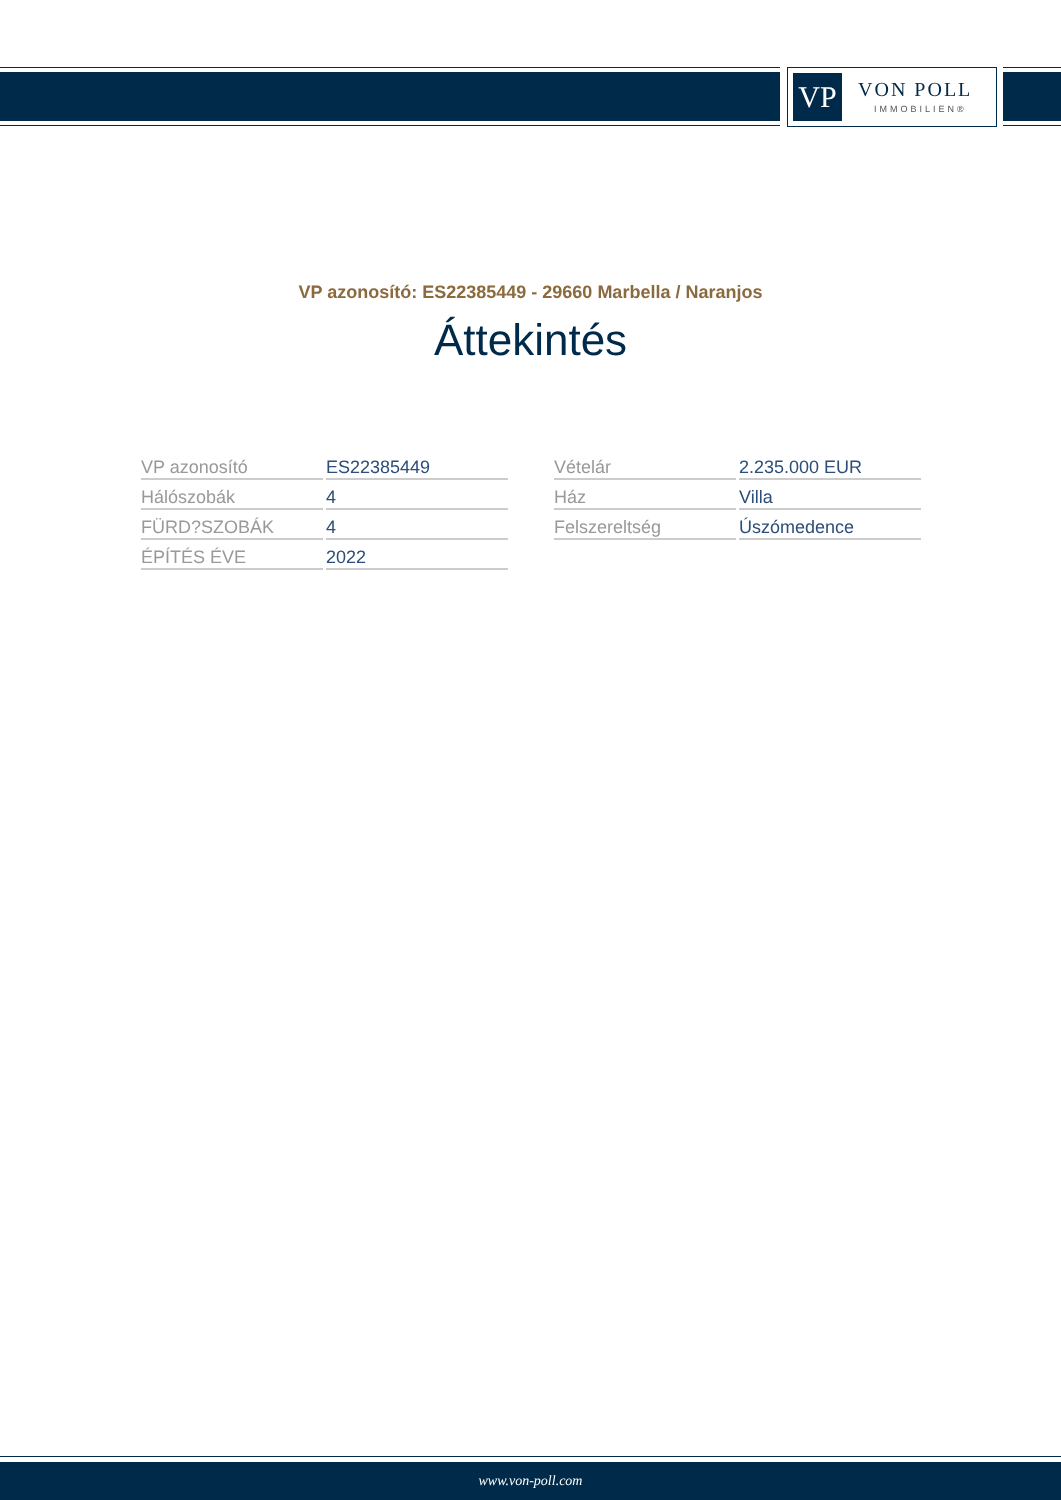VP VON POLL
IMMOBILIEN®
VP azonosító: ES22385449 - 29660 Marbella / Naranjos
Áttekintés
| VP azonosító | ES22385449 |
| Hálószobák | 4 |
| FÜRD?SZOBÁK | 4 |
| ÉPÍTÉS ÉVE | 2022 |
| Vételár | 2.235.000 EUR |
| Ház | Villa |
| Felszereltség | Úszómedence |
www.von-poll.com